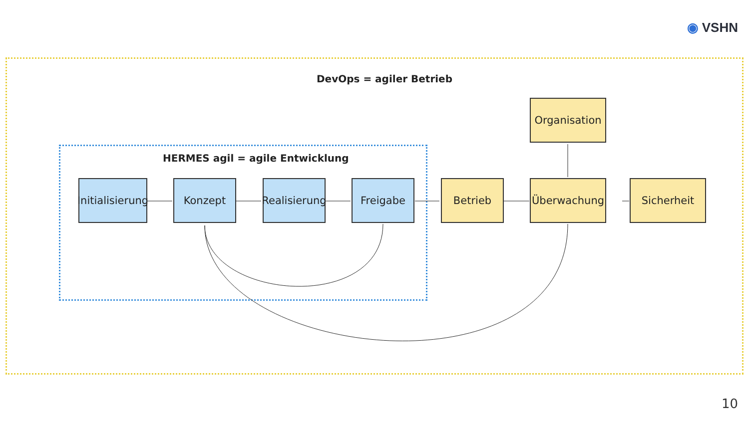◉ VSHN
DevOps = agiler Betrieb
HERMES agil = agile Entwicklung
Initialisierung
Konzept
Realisierung
Freigabe Betrieb Überwachung Sicherheit
Organisation
10